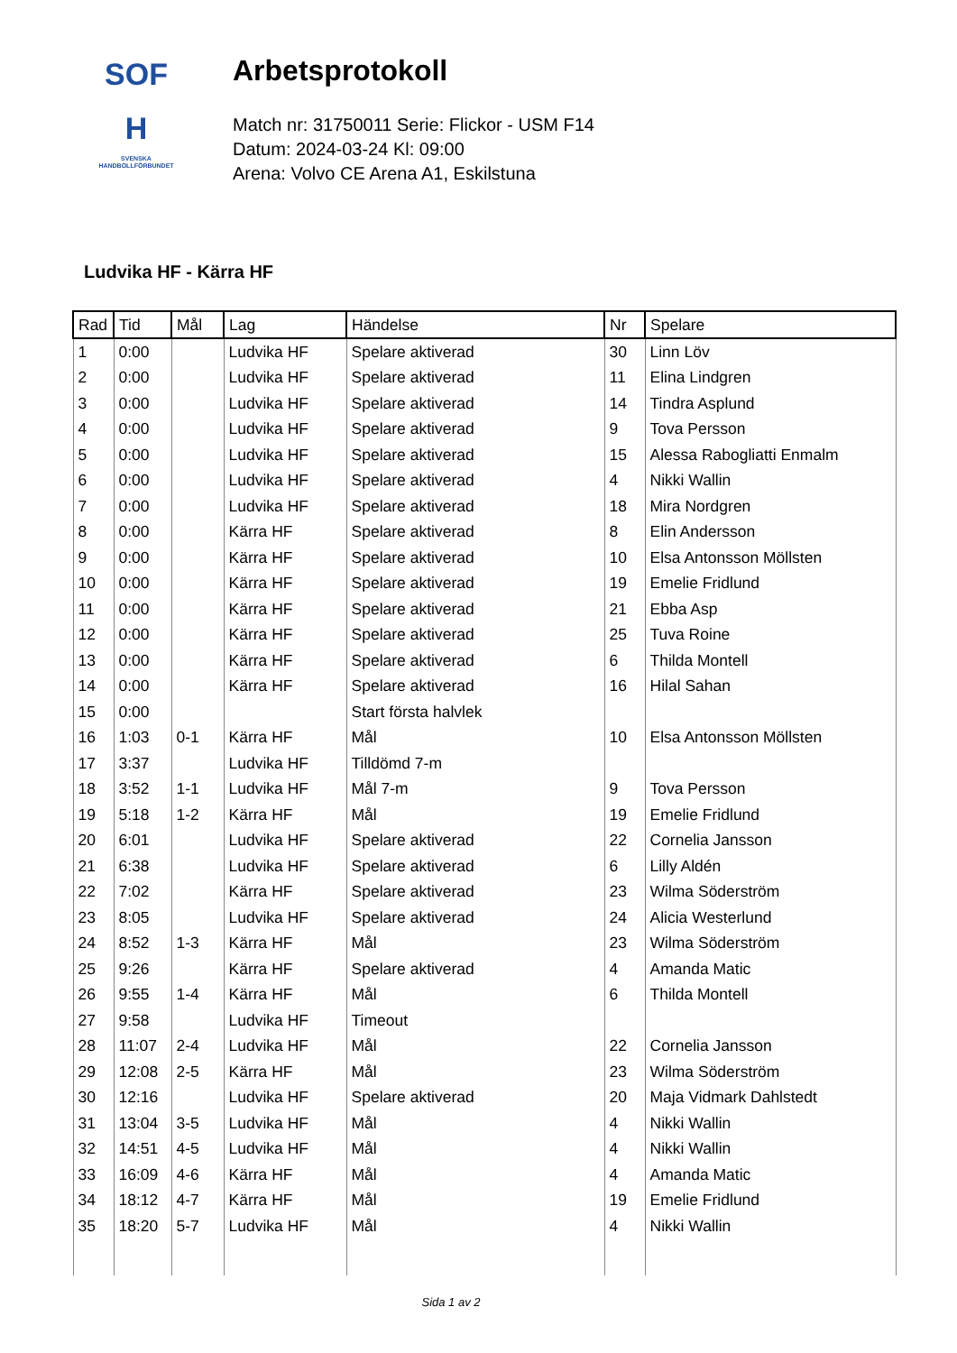SOF
H
SVENSKA
HANDBOLLFÖRBUNDET
Arbetsprotokoll
Match nr: 31750011 Serie: Flickor - USM F14
Datum: 2024-03-24 Kl: 09:00
Arena: Volvo CE Arena A1, Eskilstuna
Ludvika HF - Kärra HF
| Rad | Tid | Mål | Lag | Händelse | Nr | Spelare |
| --- | --- | --- | --- | --- | --- | --- |
| 1 | 0:00 | | Ludvika HF | Spelare aktiverad | 30 | Linn Löv |
| 2 | 0:00 | | Ludvika HF | Spelare aktiverad | 11 | Elina Lindgren |
| 3 | 0:00 | | Ludvika HF | Spelare aktiverad | 14 | Tindra Asplund |
| 4 | 0:00 | | Ludvika HF | Spelare aktiverad | 9 | Tova Persson |
| 5 | 0:00 | | Ludvika HF | Spelare aktiverad | 15 | Alessa Rabogliatti Enmalm |
| 6 | 0:00 | | Ludvika HF | Spelare aktiverad | 4 | Nikki Wallin |
| 7 | 0:00 | | Ludvika HF | Spelare aktiverad | 18 | Mira Nordgren |
| 8 | 0:00 | | Kärra HF | Spelare aktiverad | 8 | Elin Andersson |
| 9 | 0:00 | | Kärra HF | Spelare aktiverad | 10 | Elsa Antonsson Möllsten |
| 10 | 0:00 | | Kärra HF | Spelare aktiverad | 19 | Emelie Fridlund |
| 11 | 0:00 | | Kärra HF | Spelare aktiverad | 21 | Ebba Asp |
| 12 | 0:00 | | Kärra HF | Spelare aktiverad | 25 | Tuva Roine |
| 13 | 0:00 | | Kärra HF | Spelare aktiverad | 6 | Thilda Montell |
| 14 | 0:00 | | Kärra HF | Spelare aktiverad | 16 | Hilal Sahan |
| 15 | 0:00 | | | Start första halvlek | | |
| 16 | 1:03 | 0-1 | Kärra HF | Mål | 10 | Elsa Antonsson Möllsten |
| 17 | 3:37 | | Ludvika HF | Tilldömd 7-m | | |
| 18 | 3:52 | 1-1 | Ludvika HF | Mål 7-m | 9 | Tova Persson |
| 19 | 5:18 | 1-2 | Kärra HF | Mål | 19 | Emelie Fridlund |
| 20 | 6:01 | | Ludvika HF | Spelare aktiverad | 22 | Cornelia Jansson |
| 21 | 6:38 | | Ludvika HF | Spelare aktiverad | 6 | Lilly Aldén |
| 22 | 7:02 | | Kärra HF | Spelare aktiverad | 23 | Wilma Söderström |
| 23 | 8:05 | | Ludvika HF | Spelare aktiverad | 24 | Alicia Westerlund |
| 24 | 8:52 | 1-3 | Kärra HF | Mål | 23 | Wilma Söderström |
| 25 | 9:26 | | Kärra HF | Spelare aktiverad | 4 | Amanda Matic |
| 26 | 9:55 | 1-4 | Kärra HF | Mål | 6 | Thilda Montell |
| 27 | 9:58 | | Ludvika HF | Timeout | | |
| 28 | 11:07 | 2-4 | Ludvika HF | Mål | 22 | Cornelia Jansson |
| 29 | 12:08 | 2-5 | Kärra HF | Mål | 23 | Wilma Söderström |
| 30 | 12:16 | | Ludvika HF | Spelare aktiverad | 20 | Maja Vidmark Dahlstedt |
| 31 | 13:04 | 3-5 | Ludvika HF | Mål | 4 | Nikki Wallin |
| 32 | 14:51 | 4-5 | Ludvika HF | Mål | 4 | Nikki Wallin |
| 33 | 16:09 | 4-6 | Kärra HF | Mål | 4 | Amanda Matic |
| 34 | 18:12 | 4-7 | Kärra HF | Mål | 19 | Emelie Fridlund |
| 35 | 18:20 | 5-7 | Ludvika HF | Mål | 4 | Nikki Wallin |
Sida 1 av 2